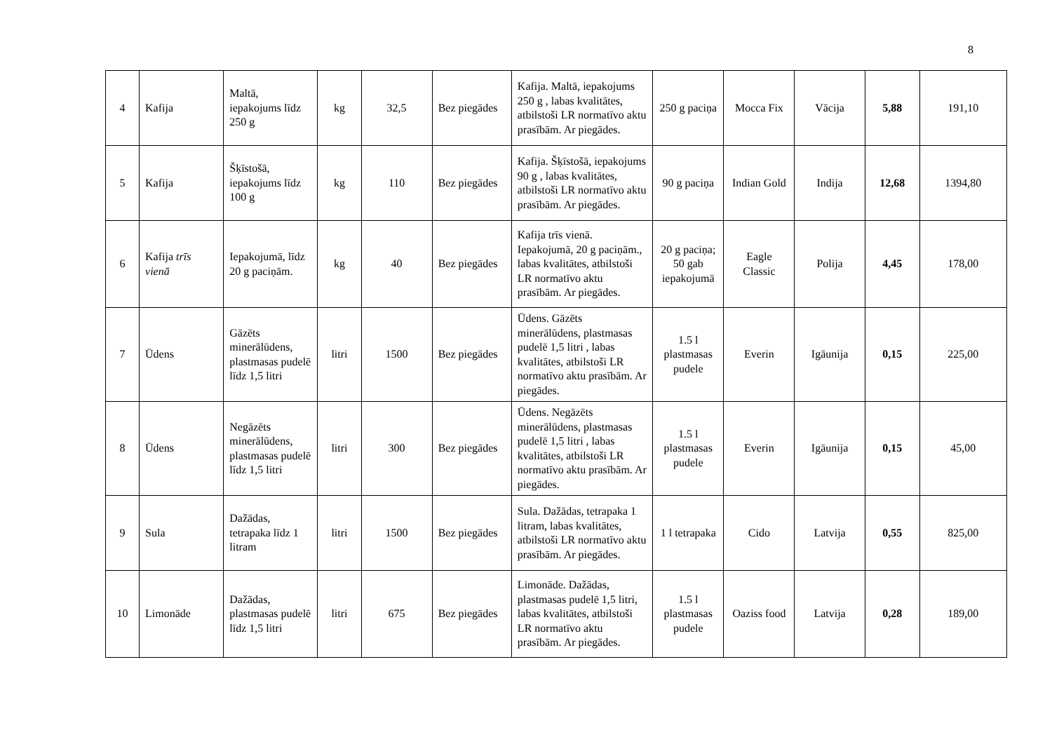8
| 4 | Kafija | Maltā, iepakojums līdz 250 g | kg | 32,5 | Bez piegādes | Kafija. Maltā, iepakojums 250 g , labas kvalitātes, atbilstoši LR normatīvo aktu prasībām. Ar piegādes. | 250 g paciņa | Mocca Fix | Vācija | 5,88 | 191,10 |
| 5 | Kafija | Šķīstošā, iepakojums līdz 100 g | kg | 110 | Bez piegādes | Kafija. Šķīstošā, iepakojums 90 g , labas kvalitātes, atbilstoši LR normatīvo aktu prasībām. Ar piegādes. | 90 g paciņa | Indian Gold | Indija | 12,68 | 1394,80 |
| 6 | Kafija trīs vienā | Iepakojumā, līdz 20 g paciņām. | kg | 40 | Bez piegādes | Kafija trīs vienā. Iepakojumā, 20 g paciņām., labas kvalitātes, atbilstoši LR normatīvo aktu prasībām. Ar piegādes. | 20 g paciņa; 50 gab iepakojumā | Eagle Classic | Polija | 4,45 | 178,00 |
| 7 | Ūdens | Gāzēts minerālūdens, plastmasas pudelē līdz 1,5 litri | litri | 1500 | Bez piegādes | Ūdens. Gāzēts minerālūdens, plastmasas pudelē 1,5 litri , labas kvalitātes, atbilstoši LR normatīvo aktu prasībām. Ar piegādes. | 1.5 l plastmasas pudele | Everin | Igāunija | 0,15 | 225,00 |
| 8 | Ūdens | Negāzēts minerālūdens, plastmasas pudelē līdz 1,5 litri | litri | 300 | Bez piegādes | Ūdens. Negāzēts minerālūdens, plastmasas pudelē 1,5 litri , labas kvalitātes, atbilstoši LR normatīvo aktu prasībām. Ar piegādes. | 1.5 l plastmasas pudele | Everin | Igāunija | 0,15 | 45,00 |
| 9 | Sula | Dažādas, tetrapaka līdz 1 litram | litri | 1500 | Bez piegādes | Sula. Dažādas, tetrapaka 1 litram, labas kvalitātes, atbilstoši LR normatīvo aktu prasībām. Ar piegādes. | 1 l tetrapaka | Cido | Latvija | 0,55 | 825,00 |
| 10 | Limonāde | Dažādas, plastmasas pudelē līdz 1,5 litri | litri | 675 | Bez piegādes | Limonāde. Dažādas, plastmasas pudelē 1,5 litri, labas kvalitātes, atbilstoši LR normatīvo aktu prasībām. Ar piegādes. | 1.5 l plastmasas pudele | Oaziss food | Latvija | 0,28 | 189,00 |